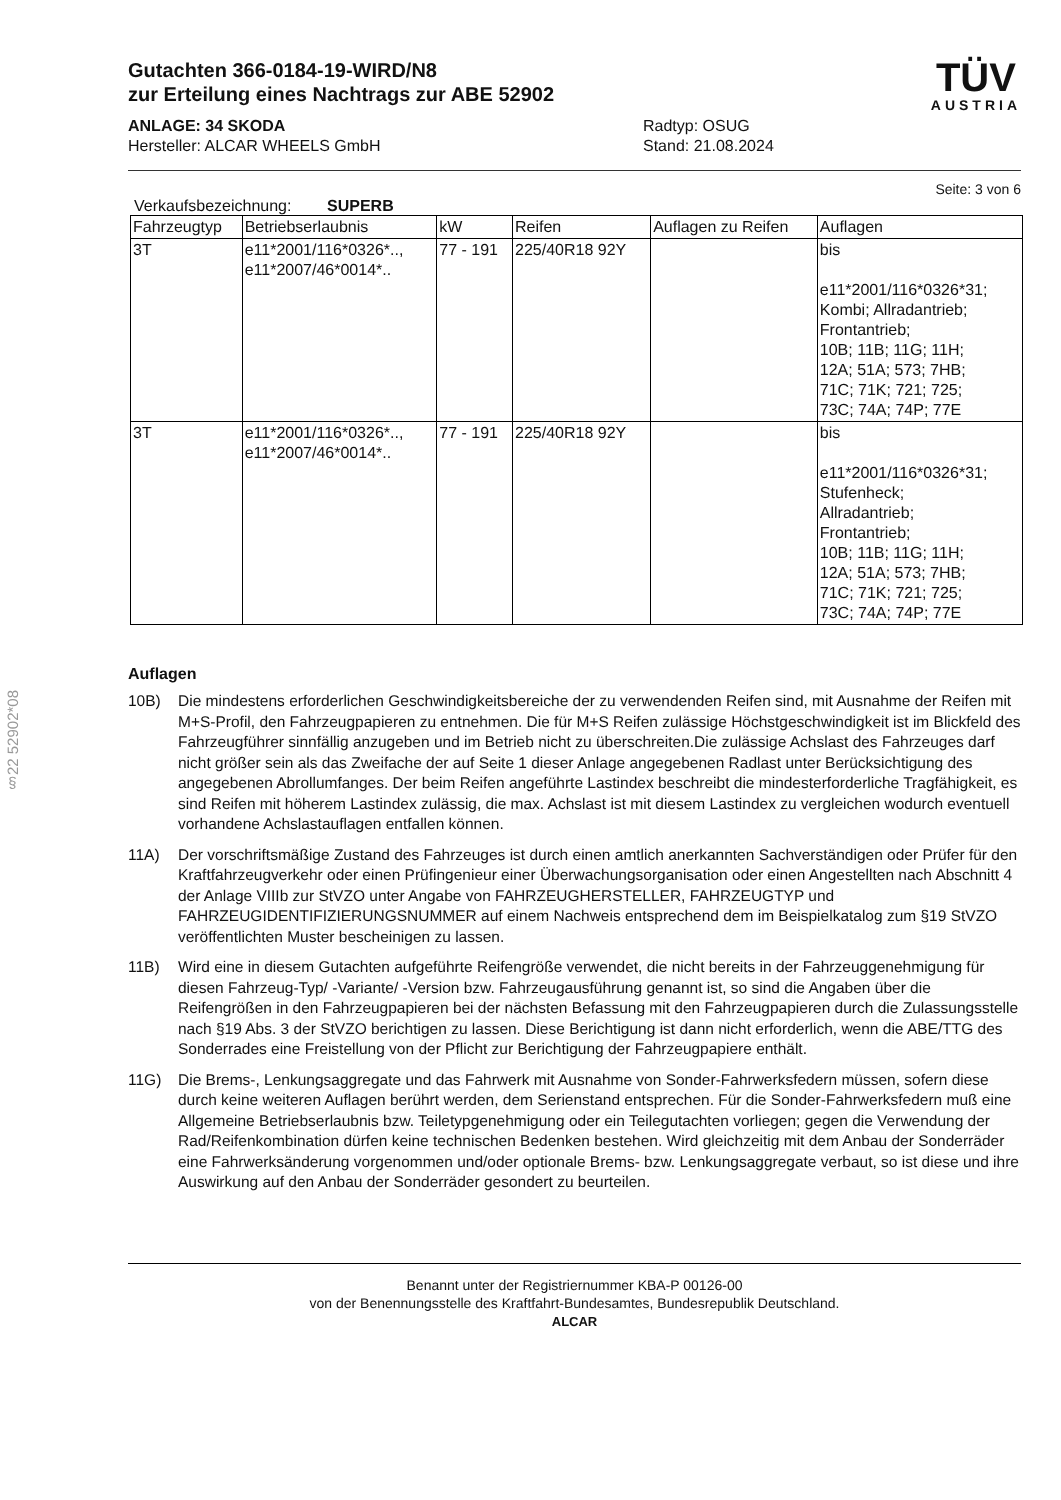§22 52902*08
Gutachten 366-0184-19-WIRD/N8
zur Erteilung eines Nachtrags zur ABE 52902
ANLAGE: 34 SKODA
Hersteller: ALCAR WHEELS GmbH
Radtyp: OSUG
Stand: 21.08.2024
TÜV
AUSTRIA
Seite: 3 von 6
Verkaufsbezeichnung: SUPERB
| Fahrzeugtyp | Betriebserlaubnis | kW | Reifen | Auflagen zu Reifen | Auflagen |
| --- | --- | --- | --- | --- | --- |
| 3T | e11*2001/116*0326*.., e11*2007/46*0014*.. | 77 - 191 | 225/40R18 92Y | | bis e11*2001/116*0326*31; Kombi; Allradantrieb; Frontantrieb; 10B; 11B; 11G; 11H; 12A; 51A; 573; 7HB; 71C; 71K; 721; 725; 73C; 74A; 74P; 77E |
| 3T | e11*2001/116*0326*.., e11*2007/46*0014*.. | 77 - 191 | 225/40R18 92Y | | bis e11*2001/116*0326*31; Stufenheck; Allradantrieb; Frontantrieb; 10B; 11B; 11G; 11H; 12A; 51A; 573; 7HB; 71C; 71K; 721; 725; 73C; 74A; 74P; 77E |
Auflagen
10B) Die mindestens erforderlichen Geschwindigkeitsbereiche der zu verwendenden Reifen sind, mit Ausnahme der Reifen mit M+S-Profil, den Fahrzeugpapieren zu entnehmen. Die für M+S Reifen zulässige Höchstgeschwindigkeit ist im Blickfeld des Fahrzeugführer sinnfällig anzugeben und im Betrieb nicht zu überschreiten.Die zulässige Achslast des Fahrzeuges darf nicht größer sein als das Zweifache der auf Seite 1 dieser Anlage angegebenen Radlast unter Berücksichtigung des angegebenen Abrollumfanges. Der beim Reifen angeführte Lastindex beschreibt die mindesterforderliche Tragfähigkeit, es sind Reifen mit höherem Lastindex zulässig, die max. Achslast ist mit diesem Lastindex zu vergleichen wodurch eventuell vorhandene Achslastauflagen entfallen können.
11A) Der vorschriftsmäßige Zustand des Fahrzeuges ist durch einen amtlich anerkannten Sachverständigen oder Prüfer für den Kraftfahrzeugverkehr oder einen Prüfingenieur einer Überwachungsorganisation oder einen Angestellten nach Abschnitt 4 der Anlage VIIIb zur StVZO unter Angabe von FAHRZEUGHERSTELLER, FAHRZEUGTYP und FAHRZEUGIDENTIFIZIERUNGSNUMMER auf einem Nachweis entsprechend dem im Beispielkatalog zum §19 StVZO veröffentlichten Muster bescheinigen zu lassen.
11B) Wird eine in diesem Gutachten aufgeführte Reifengröße verwendet, die nicht bereits in der Fahrzeuggenehmigung für diesen Fahrzeug-Typ/ -Variante/ -Version bzw. Fahrzeugausführung genannt ist, so sind die Angaben über die Reifengrößen in den Fahrzeugpapieren bei der nächsten Befassung mit den Fahrzeugpapieren durch die Zulassungsstelle nach §19 Abs. 3 der StVZO berichtigen zu lassen. Diese Berichtigung ist dann nicht erforderlich, wenn die ABE/TTG des Sonderrades eine Freistellung von der Pflicht zur Berichtigung der Fahrzeugpapiere enthält.
11G) Die Brems-, Lenkungsaggregate und das Fahrwerk mit Ausnahme von Sonder-Fahrwerksfedern müssen, sofern diese durch keine weiteren Auflagen berührt werden, dem Serienstand entsprechen. Für die Sonder-Fahrwerksfedern muß eine Allgemeine Betriebserlaubnis bzw. Teiletypgenehmigung oder ein Teilegutachten vorliegen; gegen die Verwendung der Rad/Reifenkombination dürfen keine technischen Bedenken bestehen. Wird gleichzeitig mit dem Anbau der Sonderräder eine Fahrwerksänderung vorgenommen und/oder optionale Brems- bzw. Lenkungsaggregate verbaut, so ist diese und ihre Auswirkung auf den Anbau der Sonderräder gesondert zu beurteilen.
Benannt unter der Registriernummer KBA-P 00126-00
von der Benennungsstelle des Kraftfahrt-Bundesamtes, Bundesrepublik Deutschland.
ALCAR